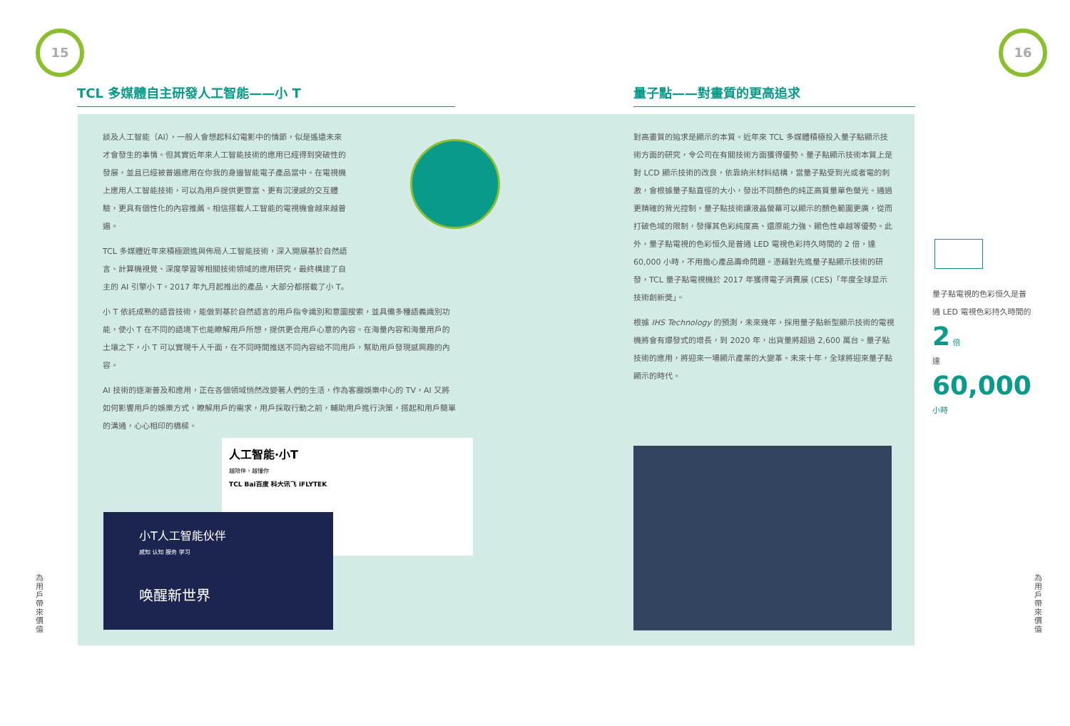15 16
TCL 多媒體自主研發人工智能——小 T
談及人工智能（AI），一般人會想起科幻電影中的情節，似是遙遠未來才會發生的事情。但其實近年來人工智能技術的應用已經得到突破性的發展，並且已經被普遍應用在你我的身邊智能電子產品當中。在電視機上應用人工智能技術，可以為用戶提供更豐富、更有沉浸感的交互體驗，更具有個性化的內容推薦。相信搭載人工智能的電視機會越來越普遍。
TCL 多媒體近年來積極跟進與佈局人工智能技術，深入開展基於自然語言、計算機視覺、深度學習等相關技術領域的應用研究，最終構建了自主的 AI 引擎小 T。2017 年九月起推出的產品，大部分都搭載了小 T。
小 T 依託成熟的語音技術，能做到基於自然語言的用戶指令識別和意圖搜索，並具備多種語義識別功能，使小 T 在不同的語境下也能瞭解用戶所想，提供更合用戶心意的內容。在海量內容和海量用戶的土壤之下，小 T 可以實現千人千面，在不同時間推送不同內容給不同用戶，幫助用戶發現感興趣的內容。
AI 技術的逐漸普及和應用，正在各個領域悄然改變著人們的生活，作為客廳娛樂中心的 TV，AI 又將如何影響用戶的娛樂方式，瞭解用戶的需求，用戶採取行動之前，輔助用戶進行決策，搭起和用戶簡單的溝通，心心相印的橋樑。
人工智能·小T
越陪伴，越懂你
TCL Bai百度 科大讯飞 iFLYTEK
小T人工智能伙伴
感知 认知 服务 学习
唤醒新世界
量子點——對畫質的更高追求
對高畫質的追求是顯示的本質。近年來 TCL 多媒體積極投入量子點顯示技術方面的研究，令公司在有關技術方面獲得優勢。量子點顯示技術本質上是對 LCD 顯示技術的改良，依靠納米材料結構，當量子點受到光或者電的刺激，會根據量子點直徑的大小，發出不同顏色的純正高質量單色螢光。通過更精確的背光控制，量子點技術讓液晶螢幕可以顯示的顏色範圍更廣，從而打破色域的限制，發揮其色彩純度高、還原能力強、顯色性卓越等優勢。此外，量子點電視的色彩恒久是普通 LED 電視色彩持久時間的 2 倍，達 60,000 小時，不用擔心產品壽命問題。憑藉對先進量子點顯示技術的研發，TCL 量子點電視機於 2017 年獲得電子消費展 (CES)「年度全球显示技術創新奬」。
根據 IHS Technology 的預測，未來幾年，採用量子點新型顯示技術的電視機將會有爆發式的增長，到 2020 年，出貨量將超過 2,600 萬台。量子點技術的應用，將迎來一場顯示產業的大變革。未來十年，全球將迎來量子點顯示的時代。
量子點電視的色彩恒久是普通 LED 電視色彩持久時間的
2 倍
達
60,000 小時
為用戶帶來價值
為用戶帶來價值